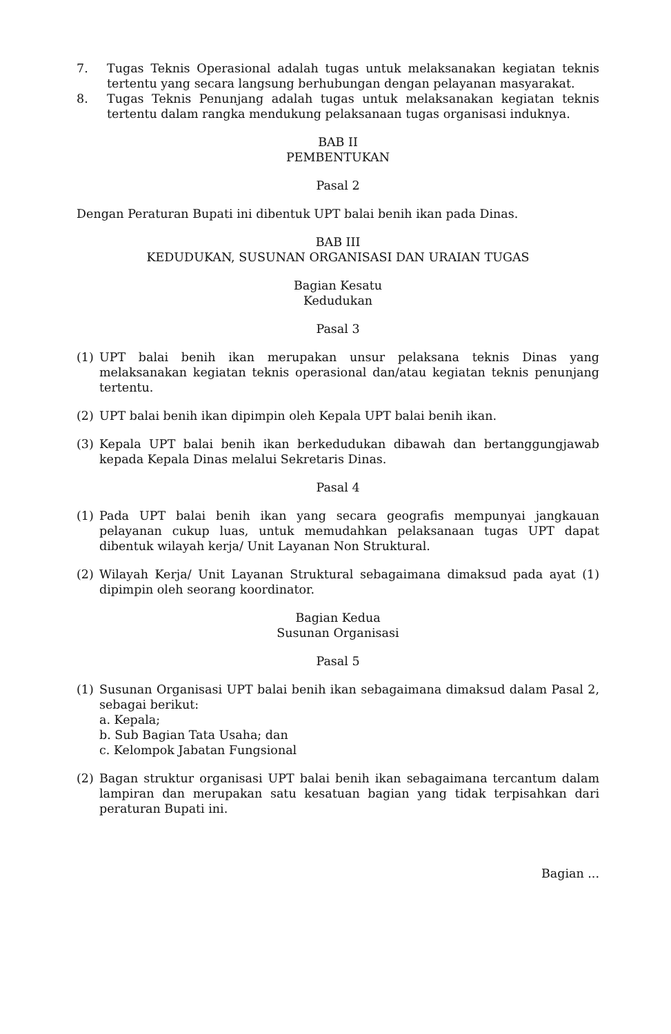7. Tugas Teknis Operasional adalah tugas untuk melaksanakan kegiatan teknis tertentu yang secara langsung berhubungan dengan pelayanan masyarakat.
8. Tugas Teknis Penunjang adalah tugas untuk melaksanakan kegiatan teknis tertentu dalam rangka mendukung pelaksanaan tugas organisasi induknya.
BAB II
PEMBENTUKAN
Pasal 2
Dengan Peraturan Bupati ini dibentuk UPT balai benih ikan pada Dinas.
BAB III
KEDUDUKAN, SUSUNAN ORGANISASI DAN URAIAN TUGAS
Bagian Kesatu
Kedudukan
Pasal 3
(1) UPT balai benih ikan merupakan unsur pelaksana teknis Dinas yang melaksanakan kegiatan teknis operasional dan/atau kegiatan teknis penunjang tertentu.
(2) UPT balai benih ikan dipimpin oleh Kepala UPT balai benih ikan.
(3) Kepala UPT balai benih ikan berkedudukan dibawah dan bertanggungjawab kepada Kepala Dinas melalui Sekretaris Dinas.
Pasal 4
(1) Pada UPT balai benih ikan yang secara geografis mempunyai jangkauan pelayanan cukup luas, untuk memudahkan pelaksanaan tugas UPT dapat dibentuk wilayah kerja/ Unit Layanan Non Struktural.
(2) Wilayah Kerja/ Unit Layanan Struktural sebagaimana dimaksud pada ayat (1) dipimpin oleh seorang koordinator.
Bagian Kedua
Susunan Organisasi
Pasal 5
(1) Susunan Organisasi UPT balai benih ikan sebagaimana dimaksud dalam Pasal 2, sebagai berikut:
a. Kepala;
b. Sub Bagian Tata Usaha; dan
c. Kelompok Jabatan Fungsional
(2) Bagan struktur organisasi UPT balai benih ikan sebagaimana tercantum dalam lampiran dan merupakan satu kesatuan bagian yang tidak terpisahkan dari peraturan Bupati ini.
Bagian ...